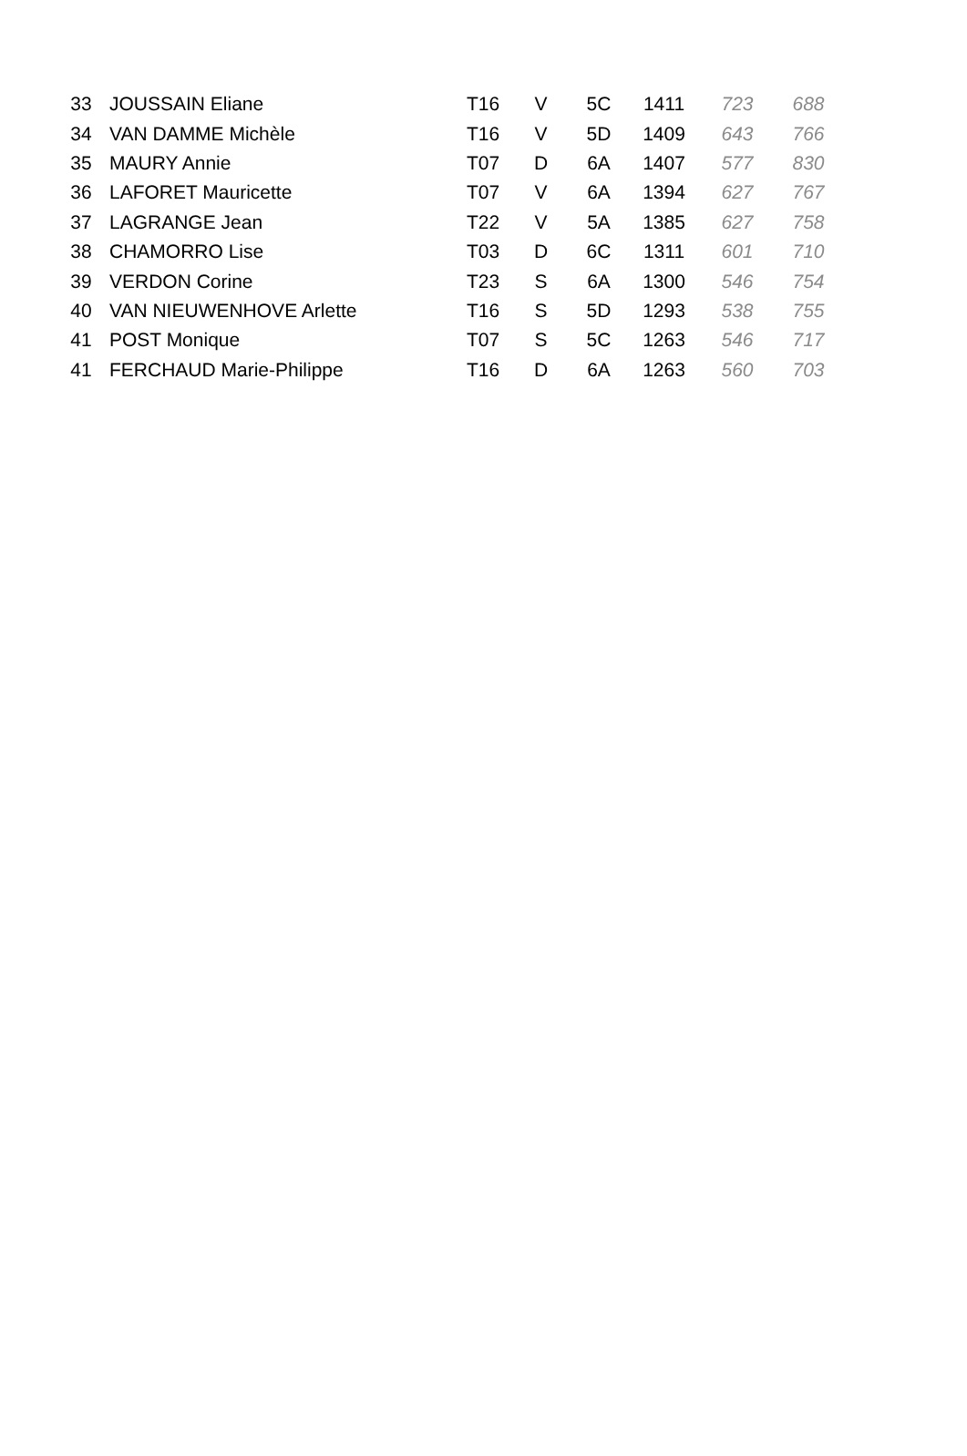| 33 | JOUSSAIN Eliane | T16 | V | 5C | 1411 | 723 | 688 |
| 34 | VAN DAMME Michèle | T16 | V | 5D | 1409 | 643 | 766 |
| 35 | MAURY Annie | T07 | D | 6A | 1407 | 577 | 830 |
| 36 | LAFORET Mauricette | T07 | V | 6A | 1394 | 627 | 767 |
| 37 | LAGRANGE Jean | T22 | V | 5A | 1385 | 627 | 758 |
| 38 | CHAMORRO Lise | T03 | D | 6C | 1311 | 601 | 710 |
| 39 | VERDON Corine | T23 | S | 6A | 1300 | 546 | 754 |
| 40 | VAN NIEUWENHOVE Arlette | T16 | S | 5D | 1293 | 538 | 755 |
| 41 | POST Monique | T07 | S | 5C | 1263 | 546 | 717 |
| 41 | FERCHAUD Marie-Philippe | T16 | D | 6A | 1263 | 560 | 703 |